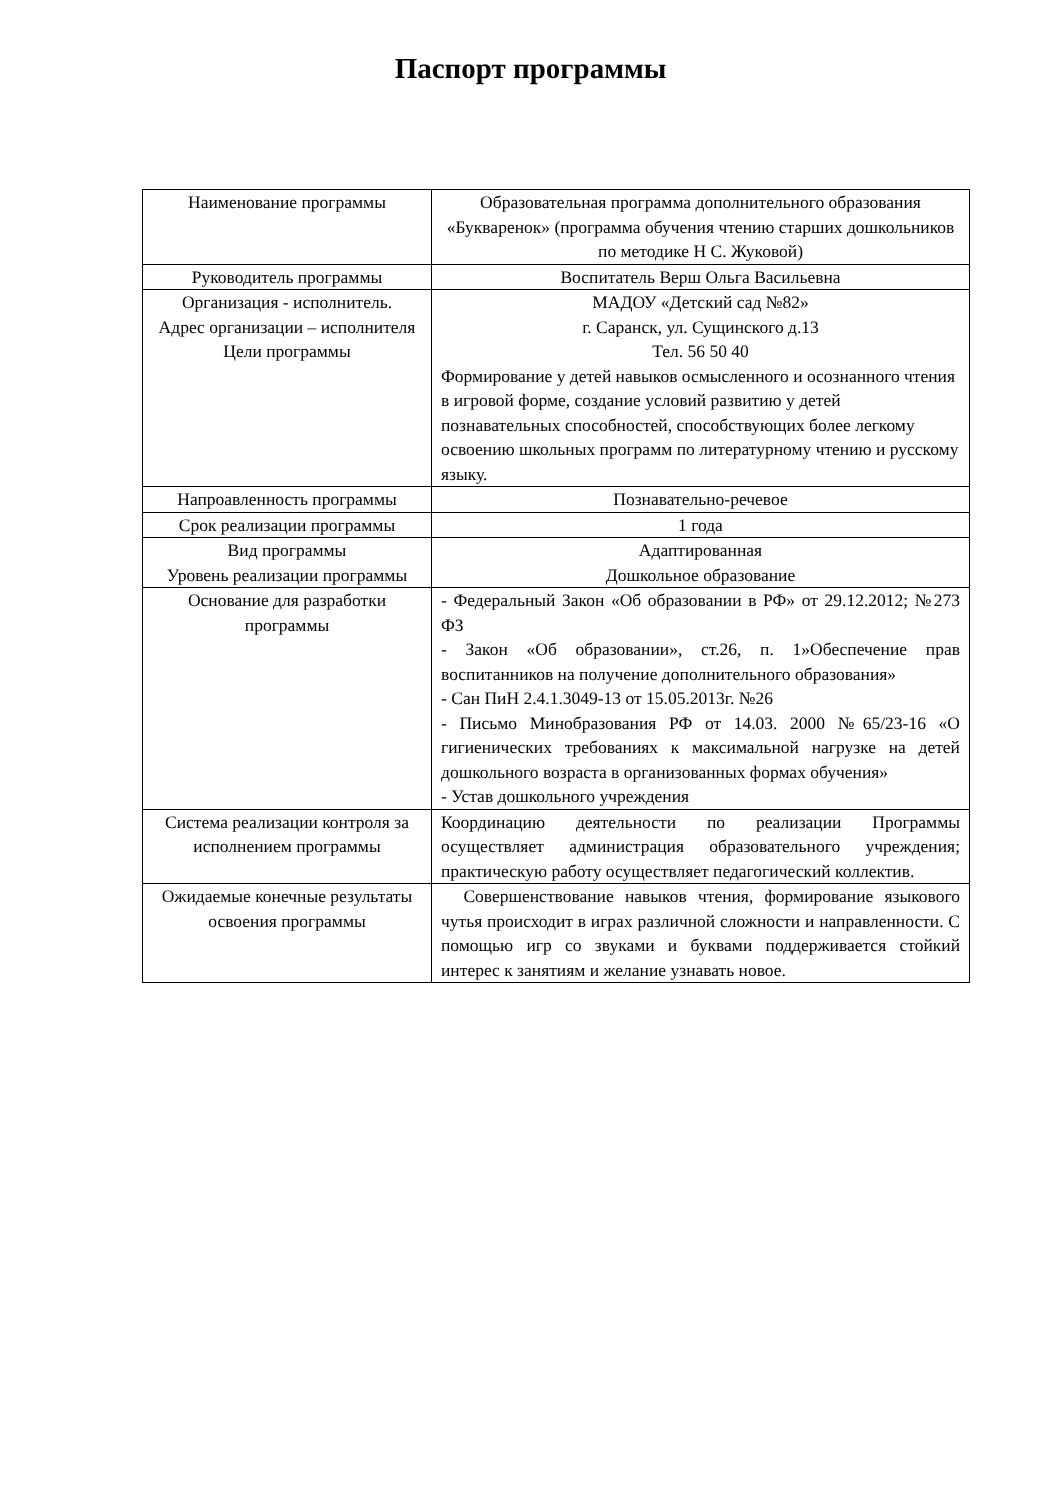Паспорт программы
| Наименование программы | Образовательная программа дополнительного образования «Букваренок» (программа обучения чтению старших дошкольников по методике Н С. Жуковой) |
| Руководитель программы | Воспитатель Верш Ольга Васильевна |
| Организация - исполнитель. Адрес организации – исполнителя Цели программы | МАДОУ «Детский сад №82» г. Саранск, ул. Сущинского д.13 Тел. 56 50 40 Формирование у детей навыков осмысленного и осознанного чтения в игровой форме, создание условий развитию у детей познавательных способностей, способствующих более легкому освоению школьных программ по литературному чтению и русскому языку. |
| Напроавленность программы | Познавательно-речевое |
| Срок реализации программы | 1 года |
| Вид программы Уровень реализации программы | Адаптированная Дошкольное образование |
| Основание для разработки программы | - Федеральный Закон «Об образовании в РФ» от 29.12.2012; №273 ФЗ - Закон «Об образовании», ст.26, п. 1»Обеспечение прав воспитанников на получение дополнительного образования» - Сан ПиН 2.4.1.3049-13 от 15.05.2013г. №26 - Письмо Минобразования РФ от 14.03. 2000 №65/23-16 «О гигиенических требованиях к максимальной нагрузке на детей дошкольного возраста в организованных формах обучения» - Устав дошкольного учреждения |
| Система реализации контроля за исполнением программы | Координацию деятельности по реализации Программы осуществляет администрация образовательного учреждения; практическую работу осуществляет педагогический коллектив. |
| Ожидаемые конечные результаты освоения программы | Совершенствование навыков чтения, формирование языкового чутья происходит в играх различной сложности и направленности. С помощью игр со звуками и буквами поддерживается стойкий интерес к занятиям и желание узнавать новое. |